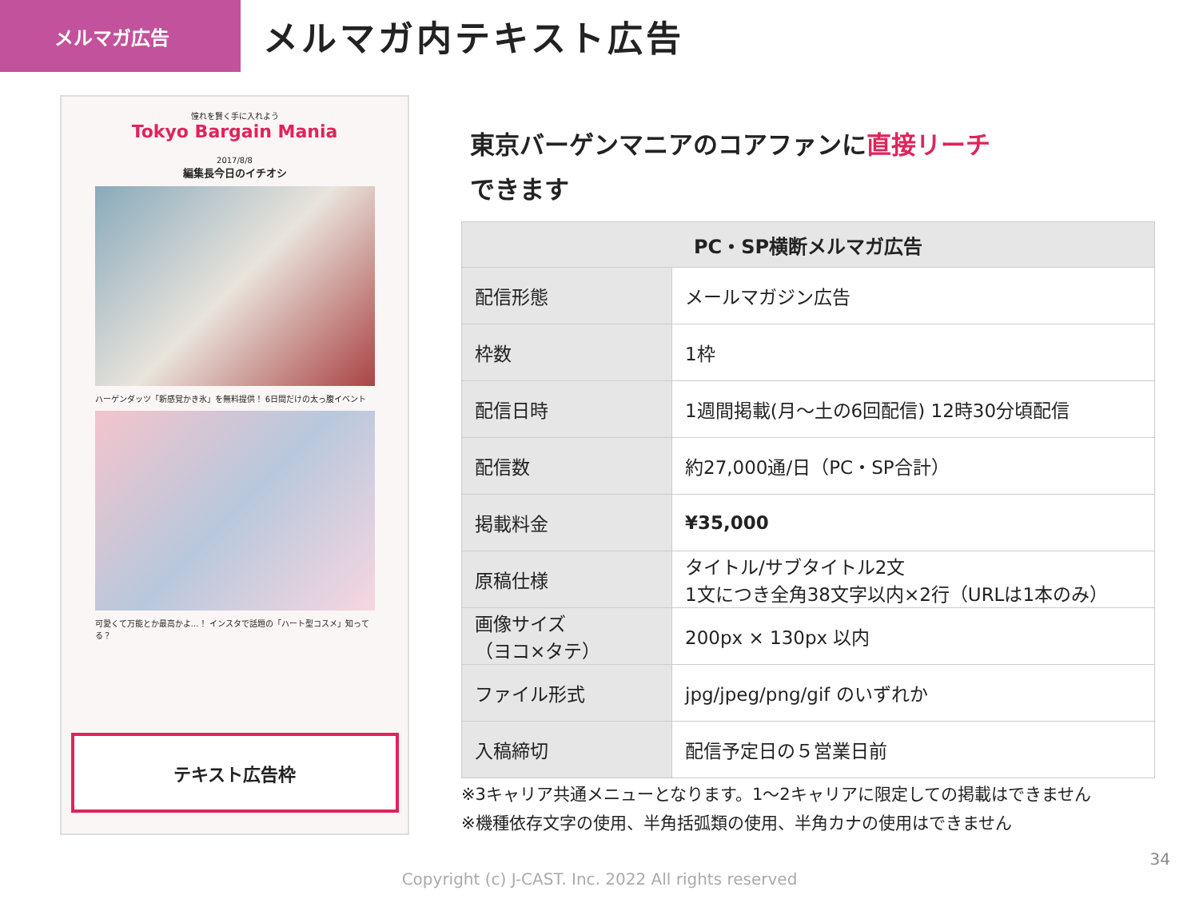メルマガ広告
メルマガ内テキスト広告
憧れを賢く手に入れよう
Tokyo Bargain Mania
2017/8/8
編集長今日のイチオシ
ハーゲンダッツ「新感覚かき氷」を無料提供！ 6日間だけの太っ腹イベント
可愛くて万能とか最高かよ…！ インスタで話題の「ハート型コスメ」知ってる？
テキスト広告枠
東京バーゲンマニアのコアファンに直接リーチ
できます
| PC・SP横断メルマガ広告 | |
| --- | --- |
| 配信形態 | メールマガジン広告 |
| 枠数 | 1枠 |
| 配信日時 | 1週間掲載(月～土の6回配信) 12時30分頃配信 |
| 配信数 | 約27,000通/日（PC・SP合計） |
| 掲載料金 | ¥35,000 |
| 原稿仕様 | タイトル/サブタイトル2文 1文につき全角38文字以内×2行（URLは1本のみ） |
| 画像サイズ （ヨコ×タテ） | 200px × 130px 以内 |
| ファイル形式 | jpg/jpeg/png/gif のいずれか |
| 入稿締切 | 配信予定日の５営業日前 |
※3キャリア共通メニューとなります。1～2キャリアに限定しての掲載はできません
※機種依存文字の使用、半角括弧類の使用、半角カナの使用はできません
34
Copyright (c) J-CAST. Inc. 2022 All rights reserved